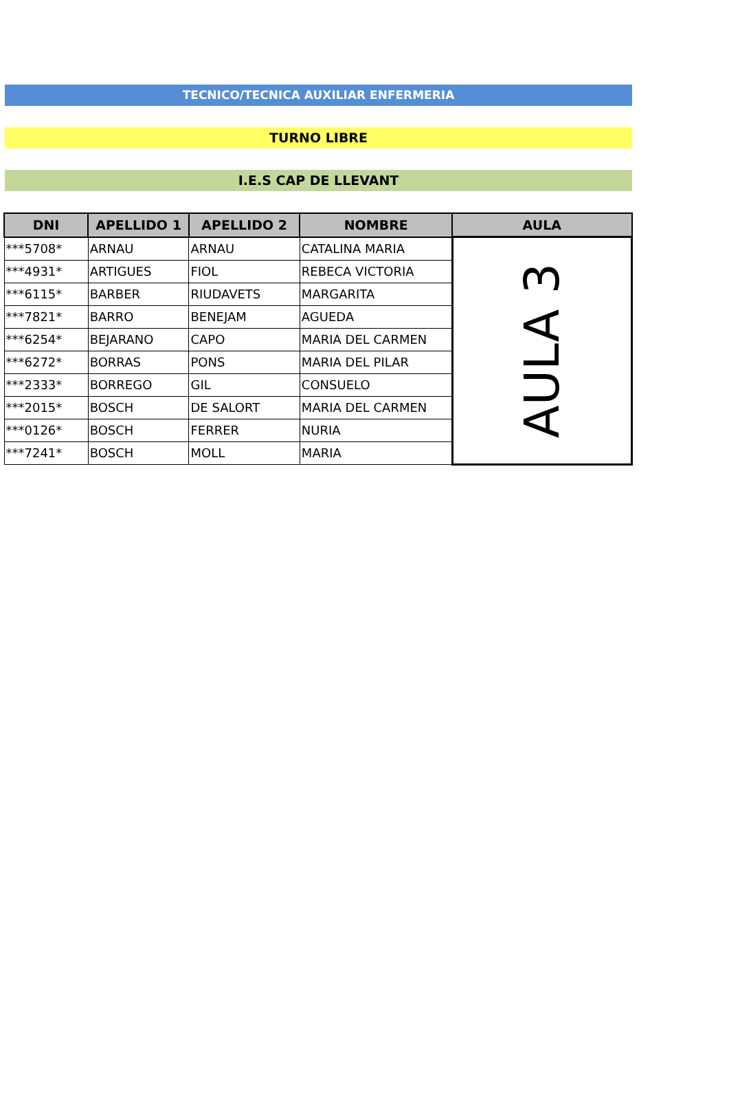TECNICO/TECNICA AUXILIAR ENFERMERIA
TURNO LIBRE
I.E.S CAP DE LLEVANT
| DNI | APELLIDO 1 | APELLIDO 2 | NOMBRE | AULA |
| --- | --- | --- | --- | --- |
| ***5708* | ARNAU | ARNAU | CATALINA MARIA | AULA 3 |
| ***4931* | ARTIGUES | FIOL | REBECA VICTORIA | |
| ***6115* | BARBER | RIUDAVETS | MARGARITA | |
| ***7821* | BARRO | BENEJAM | AGUEDA | |
| ***6254* | BEJARANO | CAPO | MARIA DEL CARMEN | |
| ***6272* | BORRAS | PONS | MARIA DEL PILAR | |
| ***2333* | BORREGO | GIL | CONSUELO | |
| ***2015* | BOSCH | DE SALORT | MARIA DEL CARMEN | |
| ***0126* | BOSCH | FERRER | NURIA | |
| ***7241* | BOSCH | MOLL | MARIA | |